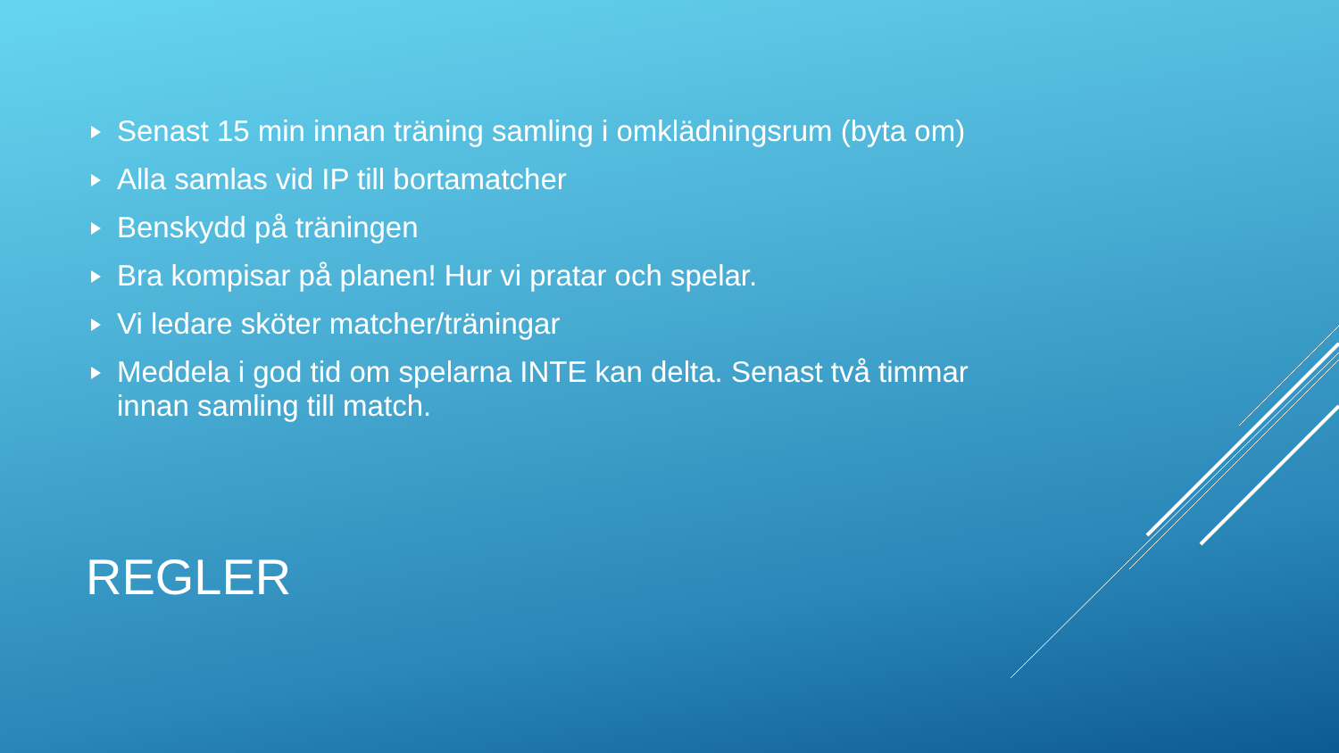Senast 15 min innan träning samling i omklädningsrum (byta om)
Alla samlas vid IP till bortamatcher
Benskydd på träningen
Bra kompisar på planen! Hur vi pratar och spelar.
Vi ledare sköter matcher/träningar
Meddela i god tid om spelarna INTE kan delta. Senast två timmar innan samling till match.
REGLER